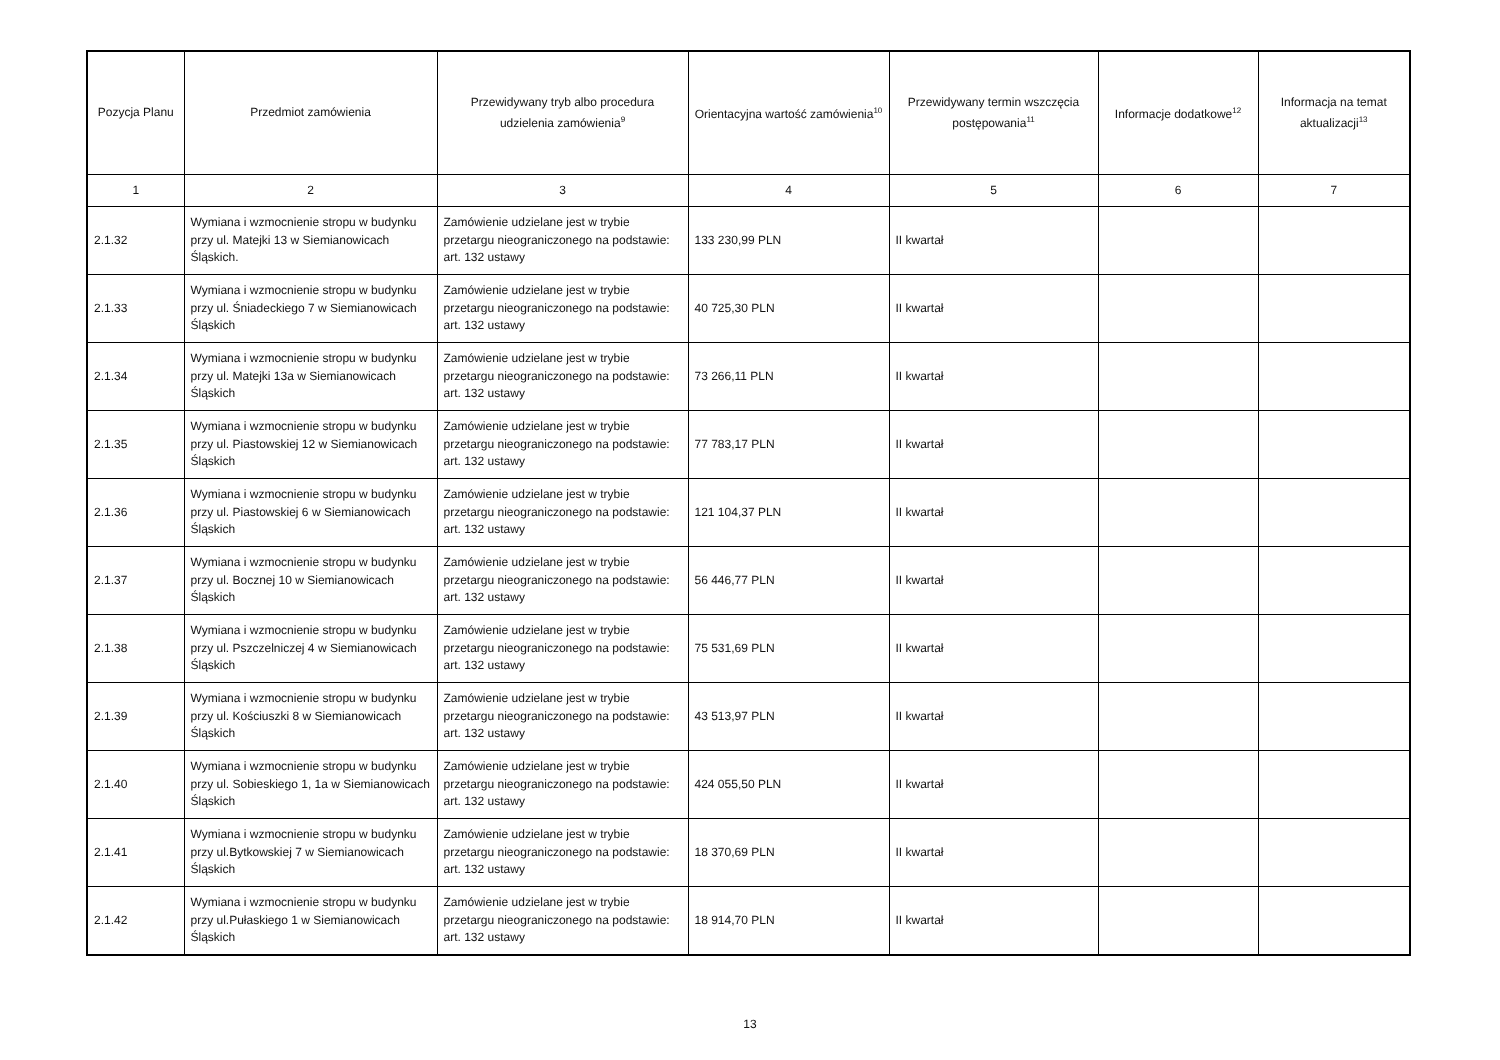| Pozycja Planu | Przedmiot zamówienia | Przewidywany tryb albo procedura udzielenia zamówienia<sup>9</sup> | Orientacyjna wartość zamówienia<sup>10</sup> | Przewidywany termin wszczęcia postępowania<sup>11</sup> | Informacje dodatkowe<sup>12</sup> | Informacja na temat aktualizacji<sup>13</sup> |
| --- | --- | --- | --- | --- | --- | --- |
| 1 | 2 | 3 | 4 | 5 | 6 | 7 |
| 2.1.32 | Wymiana i wzmocnienie stropu w budynku przy ul. Matejki 13 w Siemianowicach Śląskich. | Zamówienie udzielane jest w trybie przetargu nieograniczonego na podstawie: art. 132 ustawy | 133 230,99 PLN | II kwartał | | |
| 2.1.33 | Wymiana i wzmocnienie stropu w budynku przy ul. Śniadeckiego 7 w Siemianowicach Śląskich | Zamówienie udzielane jest w trybie przetargu nieograniczonego na podstawie: art. 132 ustawy | 40 725,30 PLN | II kwartał | | |
| 2.1.34 | Wymiana i wzmocnienie stropu w budynku przy ul. Matejki 13a w Siemianowicach Śląskich | Zamówienie udzielane jest w trybie przetargu nieograniczonego na podstawie: art. 132 ustawy | 73 266,11 PLN | II kwartał | | |
| 2.1.35 | Wymiana i wzmocnienie stropu w budynku przy ul. Piastowskiej 12 w Siemianowicach Śląskich | Zamówienie udzielane jest w trybie przetargu nieograniczonego na podstawie: art. 132 ustawy | 77 783,17 PLN | II kwartał | | |
| 2.1.36 | Wymiana i wzmocnienie stropu w budynku przy ul. Piastowskiej 6 w Siemianowicach Śląskich | Zamówienie udzielane jest w trybie przetargu nieograniczonego na podstawie: art. 132 ustawy | 121 104,37 PLN | II kwartał | | |
| 2.1.37 | Wymiana i wzmocnienie stropu w budynku przy ul. Bocznej 10 w Siemianowicach Śląskich | Zamówienie udzielane jest w trybie przetargu nieograniczonego na podstawie: art. 132 ustawy | 56 446,77 PLN | II kwartał | | |
| 2.1.38 | Wymiana i wzmocnienie stropu w budynku przy ul. Pszczelniczej 4 w Siemianowicach Śląskich | Zamówienie udzielane jest w trybie przetargu nieograniczonego na podstawie: art. 132 ustawy | 75 531,69 PLN | II kwartał | | |
| 2.1.39 | Wymiana i wzmocnienie stropu w budynku przy ul. Kościuszki 8 w Siemianowicach Śląskich | Zamówienie udzielane jest w trybie przetargu nieograniczonego na podstawie: art. 132 ustawy | 43 513,97 PLN | II kwartał | | |
| 2.1.40 | Wymiana i wzmocnienie stropu w budynku przy ul. Sobieskiego 1, 1a w Siemianowicach Śląskich | Zamówienie udzielane jest w trybie przetargu nieograniczonego na podstawie: art. 132 ustawy | 424 055,50 PLN | II kwartał | | |
| 2.1.41 | Wymiana i wzmocnienie stropu w budynku przy ul.Bytkowskiej 7 w Siemianowicach Śląskich | Zamówienie udzielane jest w trybie przetargu nieograniczonego na podstawie: art. 132 ustawy | 18 370,69 PLN | II kwartał | | |
| 2.1.42 | Wymiana i wzmocnienie stropu w budynku przy ul.Pułaskiego 1 w Siemianowicach Śląskich | Zamówienie udzielane jest w trybie przetargu nieograniczonego na podstawie: art. 132 ustawy | 18 914,70 PLN | II kwartał | | |
13